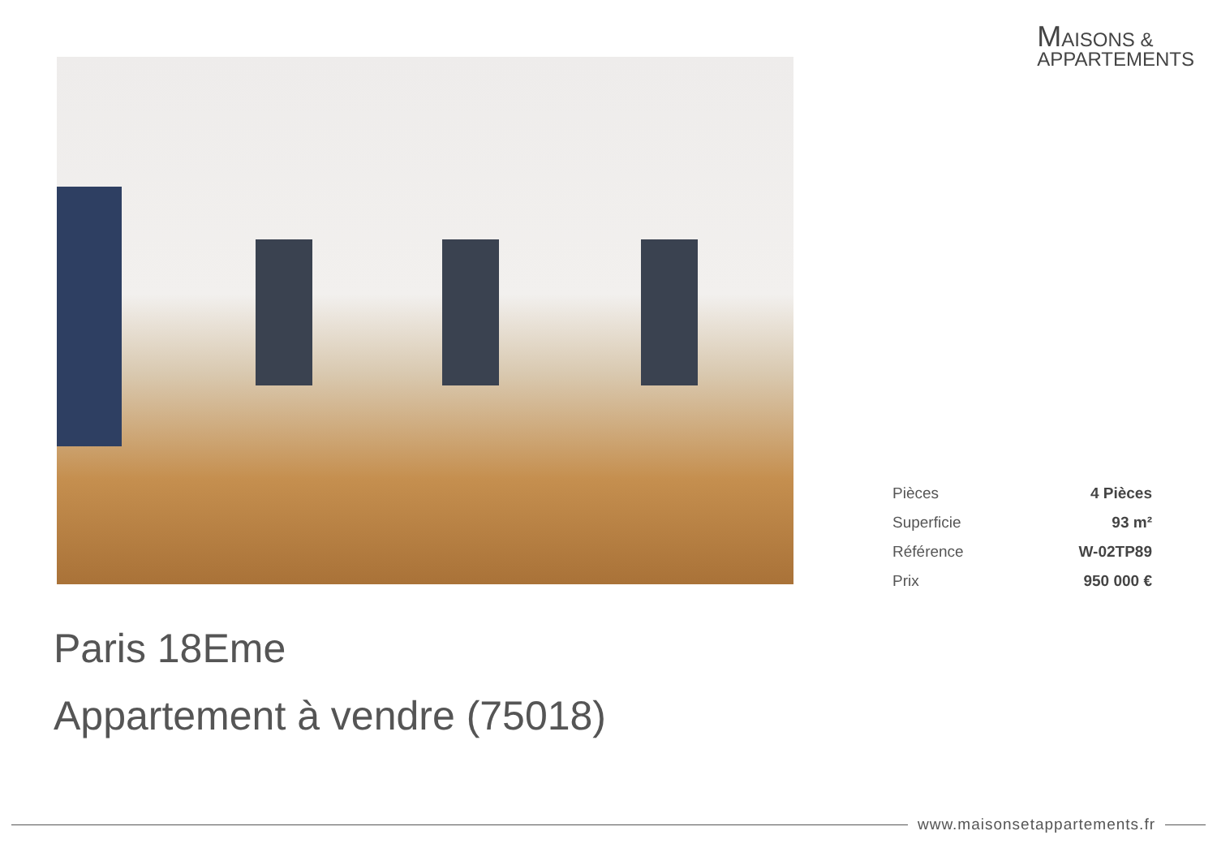MAISONS &
APPARTEMENTS
| Pièces | 4 Pièces |
| Superficie | 93 m² |
| Référence | W-02TP89 |
| Prix | 950 000 € |
Paris 18Eme
Appartement à vendre (75018)
www.maisonsetappartements.fr